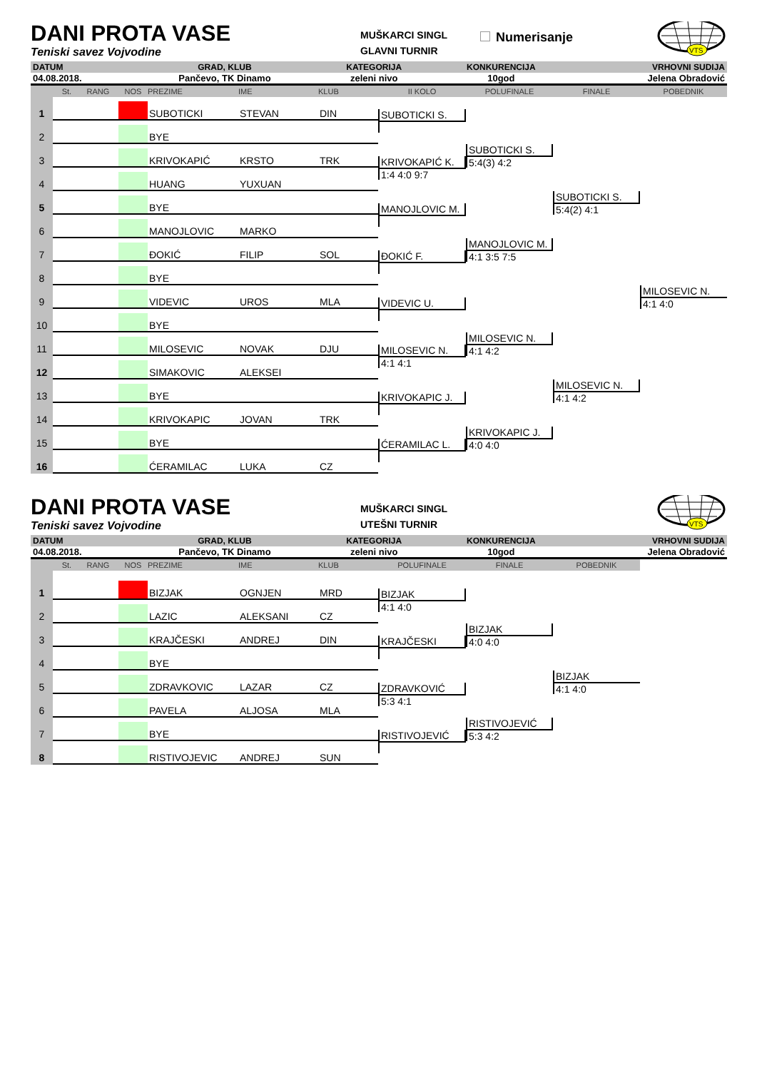DANI PROTA VASE
Teniski savez Vojvodine
MUŠKARCI SINGL
GLAVNI TURNIR
Numerisanje
VTS
| DATUM | GRAD, KLUB | KATEGORIJA | KONKURENCIJA | VRHOVNI SUDIJA |
| --- | --- | --- | --- | --- |
| 04.08.2018. | Pančevo, TK Dinamo | zeleni nivo | 10god | Jelena Obradović |
St. RANG
NOS
PREZIME
IME
KLUB
II KOLO
POLUFINALE
FINALE
POBEDNIK
1
SUBOTICKI
STEVAN
DIN
SUBOTICKI S.
2
BYE
3
KRIVOKAPIĆ
KRSTO
TRK
SUBOTICKI S.
5:4(3) 4:2
KRIVOKAPIĆ K.
1:4 4:0 9:7
4
HUANG
YUXUAN
SUBOTICKI S.
5:4(2) 4:1
5
BYE
MANOJLOVIC M.
6
MANOJLOVIC
MARKO
7
ĐOKIĆ
FILIP
SOL
MANOJLOVIC M.
4:1 3:5 7:5
ĐOKIĆ F.
8
BYE
MILOSEVIC N.
4:1 4:0
9
VIDEVIC
UROS
MLA
VIDEVIC U.
10
BYE
MILOSEVIC N.
4:1 4:2
11
MILOSEVIC
NOVAK
DJU
MILOSEVIC N.
4:1 4:1
12
SIMAKOVIC
ALEKSEI
MILOSEVIC N.
4:1 4:2
13
BYE
KRIVOKAPIC J.
14
KRIVOKAPIC
JOVAN
TRK
KRIVOKAPIC J.
4:0 4:0
15
BYE
ĆERAMILAC L.
16
ĆERAMILAC
LUKA
CZ
DANI PROTA VASE
Teniski savez Vojvodine
MUŠKARCI SINGL
UTEŠNI TURNIR
VTS
| DATUM | GRAD, KLUB | KATEGORIJA | KONKURENCIJA | VRHOVNI SUDIJA |
| --- | --- | --- | --- | --- |
| 04.08.2018. | Pančevo, TK Dinamo | zeleni nivo | 10god | Jelena Obradović |
St. RANG
NOS
PREZIME
IME
KLUB
POLUFINALE
FINALE
POBEDNIK
1
BIZJAK
OGNJEN
MRD
BIZJAK
4:1 4:0
2
LAZIC
ALEKSANI
CZ
BIZJAK
4:0 4:0
3
KRAJČESKI
ANDREJ
DIN
KRAJČESKI
4
BYE
BIZJAK
4:1 4:0
5
ZDRAVKOVIC
LAZAR
CZ
ZDRAVKOVIĆ
5:3 4:1
6
PAVELA
ALJOSA
MLA
RISTIVOJEVIĆ
5:3 4:2
7
BYE
RISTIVOJEVIĆ
8
RISTIVOJEVIC
ANDREJ
SUN